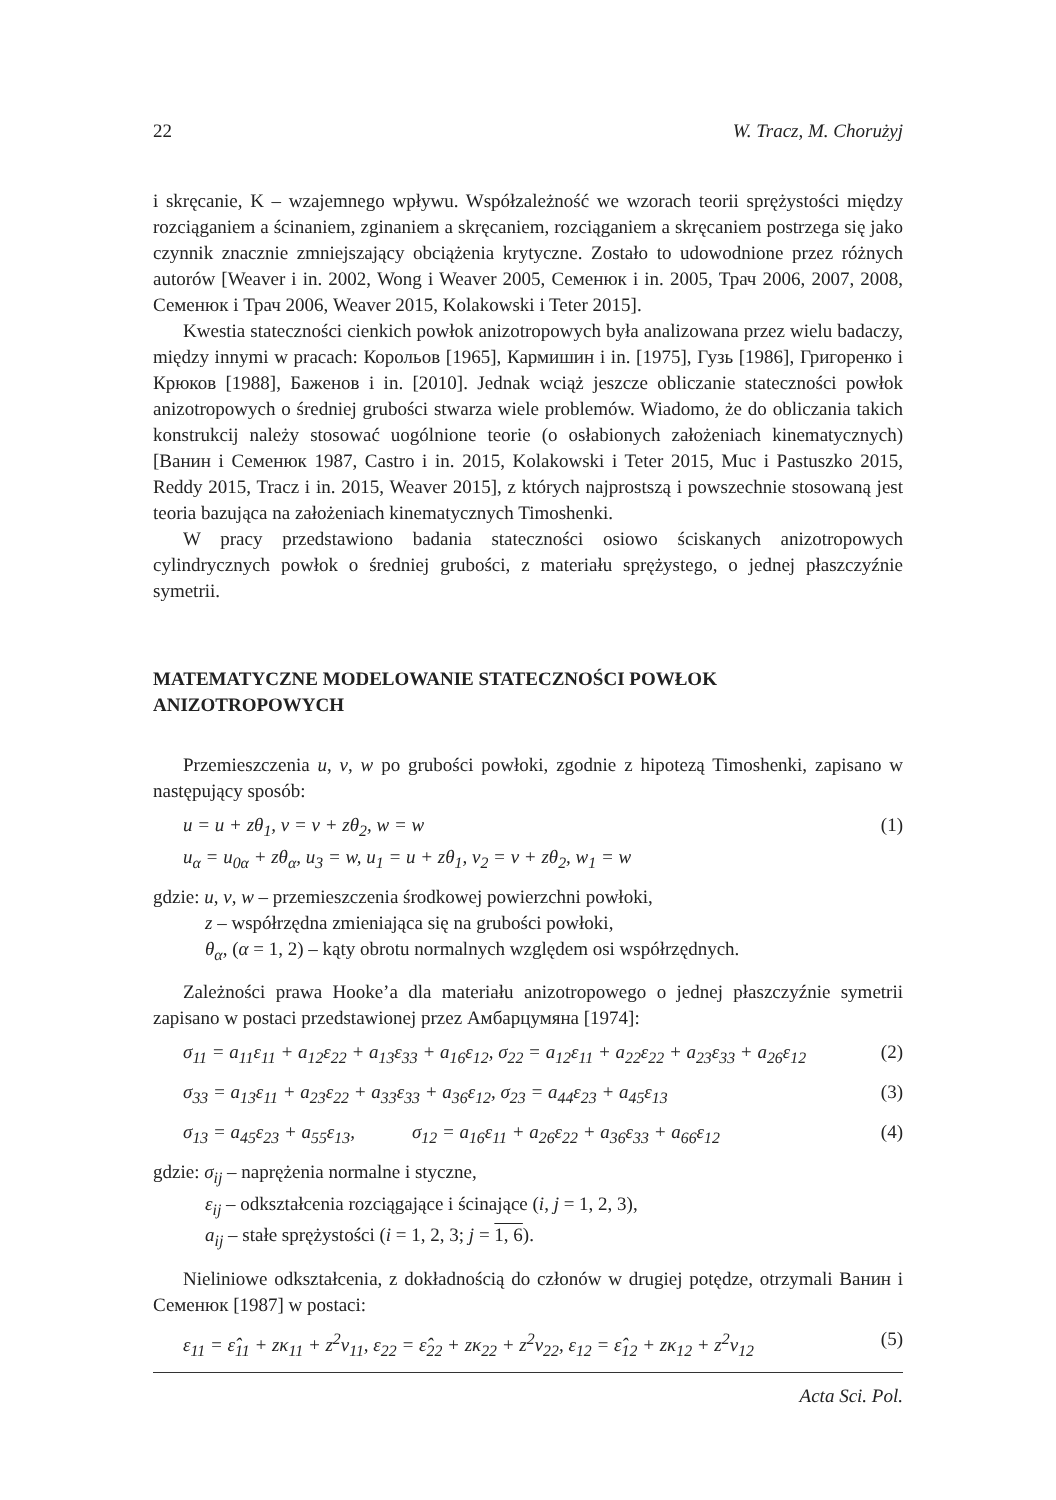22 W. Tracz, M. Chorużyj
i skręcanie, K – wzajemnego wpływu. Współzależność we wzorach teorii sprężystości między rozciąganiem a ścinaniem, zginaniem a skręcaniem, rozciąganiem a skręcaniem postrzega się jako czynnik znacznie zmniejszający obciążenia krytyczne. Zostało to udowodnione przez różnych autorów [Weaver i in. 2002, Wong i Weaver 2005, Семенюк i in. 2005, Трач 2006, 2007, 2008, Семенюк i Трач 2006, Weaver 2015, Kolakowski i Teter 2015].
Kwestia stateczności cienkich powłok anizotropowych była analizowana przez wielu badaczy, między innymi w pracach: Корольов [1965], Кармишин i in. [1975], Гузь [1986], Григоренко i Крюков [1988], Баженов i in. [2010]. Jednak wciąż jeszcze obliczanie stateczności powłok anizotropowych o średniej grubości stwarza wiele problemów. Wiadomo, że do obliczania takich konstrukcij należy stosować uogólnione teorie (o osłabionych założeniach kinematycznych) [Ванин i Семенюк 1987, Castro i in. 2015, Kolakowski i Teter 2015, Muc i Pastuszko 2015, Reddy 2015, Tracz i in. 2015, Weaver 2015], z których najprostszą i powszechnie stosowaną jest teoria bazująca na założeniach kinematycznych Timoshenki.
W pracy przedstawiono badania stateczności osiowo ściskanych anizotropowych cylindrycznych powłok o średniej grubości, z materiału sprężystego, o jednej płaszczyźnie symetrii.
MATEMATYCZNE MODELOWANIE STATECZNOŚCI POWŁOK ANIZOTROPOWYCH
Przemieszczenia u, v, w po grubości powłoki, zgodnie z hipotezą Timoshenki, zapisano w następujący sposób:
u = u + zθ<sub>1</sub>, v = v + zθ<sub>2</sub>, w = w
u<sub>α</sub> = u<sub>0α</sub> + zθ<sub>α</sub>, u<sub>3</sub> = w, u<sub>1</sub> = u + zθ<sub>1</sub>, v<sub>2</sub> = v + zθ<sub>2</sub>, w<sub>1</sub> = w (1)
gdzie: u, v, w – przemieszczenia środkowej powierzchni powłoki,
z – współrzędna zmieniająca się na grubości powłoki,
θ<sub>α</sub>, (α = 1, 2) – kąty obrotu normalnych względem osi współrzędnych.
Zależności prawa Hooke’a dla materiału anizotropowego o jednej płaszczyźnie symetrii zapisano w postaci przedstawionej przez Амбарцумяна [1974]:
σ<sub>11</sub> = a<sub>11</sub>ε<sub>11</sub> + a<sub>12</sub>ε<sub>22</sub> + a<sub>13</sub>ε<sub>33</sub> + a<sub>16</sub>ε<sub>12</sub>, σ<sub>22</sub> = a<sub>12</sub>ε<sub>11</sub> + a<sub>22</sub>ε<sub>22</sub> + a<sub>23</sub>ε<sub>33</sub> + a<sub>26</sub>ε<sub>12</sub> (2)
σ<sub>33</sub> = a<sub>13</sub>ε<sub>11</sub> + a<sub>23</sub>ε<sub>22</sub> + a<sub>33</sub>ε<sub>33</sub> + a<sub>36</sub>ε<sub>12</sub>, σ<sub>23</sub> = a<sub>44</sub>ε<sub>23</sub> + a<sub>45</sub>ε<sub>13</sub> (3)
σ<sub>13</sub> = a<sub>45</sub>ε<sub>23</sub> + a<sub>55</sub>ε<sub>13</sub>, σ<sub>12</sub> = a<sub>16</sub>ε<sub>11</sub> + a<sub>26</sub>ε<sub>22</sub> + a<sub>36</sub>ε<sub>33</sub> + a<sub>66</sub>ε<sub>12</sub> (4)
gdzie: σ<sub>ij</sub> – naprężenia normalne i styczne,
ε<sub>ij</sub> – odkształcenia rozciągające i ścinające (i, j = 1, 2, 3),
a<sub>ij</sub> – stałe sprężystości (i = 1, 2, 3; j = 1, 6).
Nieliniowe odkształcenia, z dokładnością do członów w drugiej potędze, otrzymali Ванин i Семенюк [1987] w postaci:
ε<sub>11</sub> = ε̂<sub>11</sub> + zκ<sub>11</sub> + z<sup>2</sup>ν<sub>11</sub>, ε<sub>22</sub> = ε̂<sub>22</sub> + zκ<sub>22</sub> + z<sup>2</sup>ν<sub>22</sub>, ε<sub>12</sub> = ε̂<sub>12</sub> + zκ<sub>12</sub> + z<sup>2</sup>ν<sub>12</sub> (5)
Acta Sci. Pol.